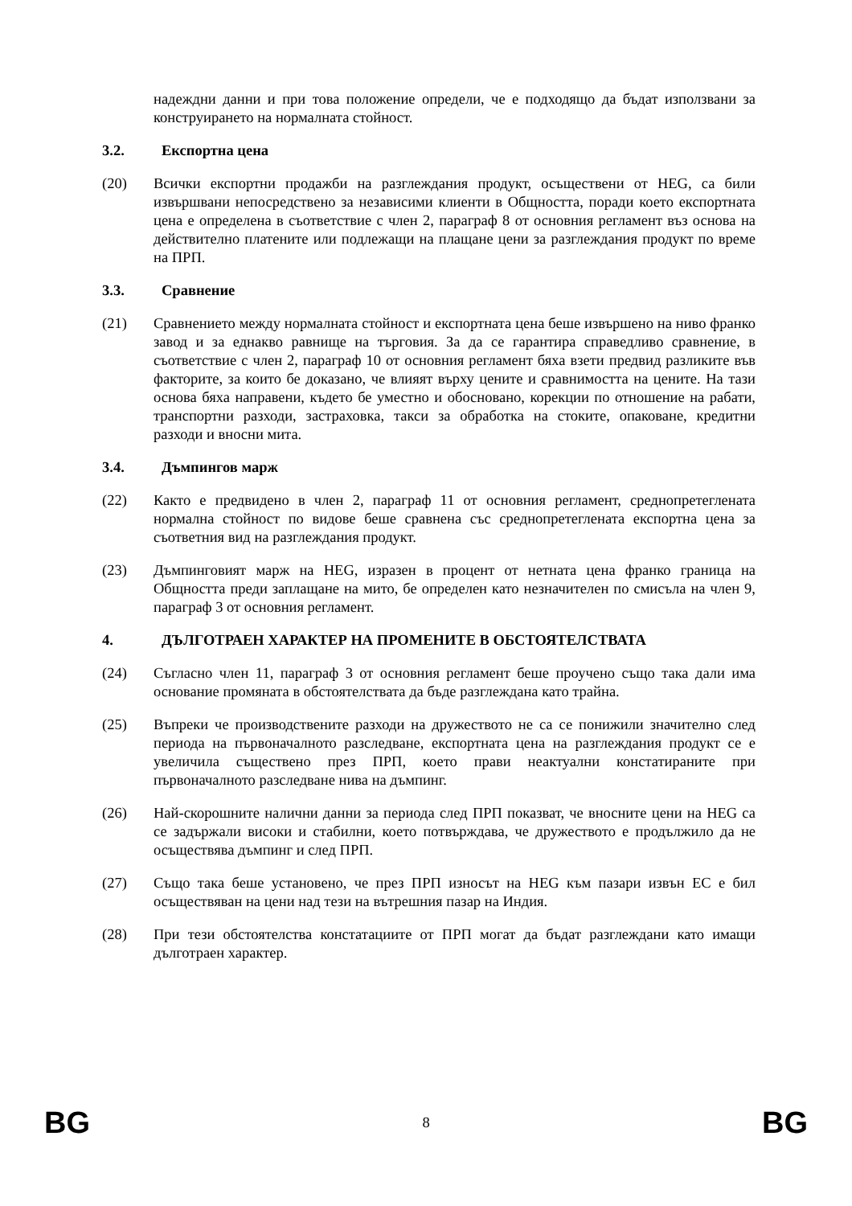надеждни данни и при това положение определи, че е подходящо да бъдат използвани за конструирането на нормалната стойност.
3.2. Експортна цена
(20) Всички експортни продажби на разглеждания продукт, осъществени от HEG, са били извършвани непосредствено за независими клиенти в Общността, поради което експортната цена е определена в съответствие с член 2, параграф 8 от основния регламент въз основа на действително платените или подлежащи на плащане цени за разглеждания продукт по време на ПРП.
3.3. Сравнение
(21) Сравнението между нормалната стойност и експортната цена беше извършено на ниво франко завод и за еднакво равнище на търговия. За да се гарантира справедливо сравнение, в съответствие с член 2, параграф 10 от основния регламент бяха взети предвид разликите във факторите, за които бе доказано, че влияят върху цените и сравнимостта на цените. На тази основа бяха направени, където бе уместно и обосновано, корекции по отношение на рабати, транспортни разходи, застраховка, такси за обработка на стоките, опаковане, кредитни разходи и вносни мита.
3.4. Дъмпингов марж
(22) Както е предвидено в член 2, параграф 11 от основния регламент, среднопретеглената нормална стойност по видове беше сравнена със среднопретеглената експортна цена за съответния вид на разглеждания продукт.
(23) Дъмпинговият марж на HEG, изразен в процент от нетната цена франко граница на Общността преди заплащане на мито, бе определен като незначителен по смисъла на член 9, параграф 3 от основния регламент.
4. ДЪЛГОТРАЕН ХАРАКТЕР НА ПРОМЕНИТЕ В ОБСТОЯТЕЛСТВАТА
(24) Съгласно член 11, параграф 3 от основния регламент беше проучено също така дали има основание промяната в обстоятелствата да бъде разглеждана като трайна.
(25) Въпреки че производствените разходи на дружеството не са се понижили значително след периода на първоначалното разследване, експортната цена на разглеждания продукт се е увеличила съществено през ПРП, което прави неактуални констатираните при първоначалното разследване нива на дъмпинг.
(26) Най-скорошните налични данни за периода след ПРП показват, че вносните цени на HEG са се задържали високи и стабилни, което потвърждава, че дружеството е продължило да не осъществява дъмпинг и след ПРП.
(27) Също така беше установено, че през ПРП износът на HEG към пазари извън ЕС е бил осъществяван на цени над тези на вътрешния пазар на Индия.
(28) При тези обстоятелства констатациите от ПРП могат да бъдат разглеждани като имащи дълготраен характер.
BG 8 BG